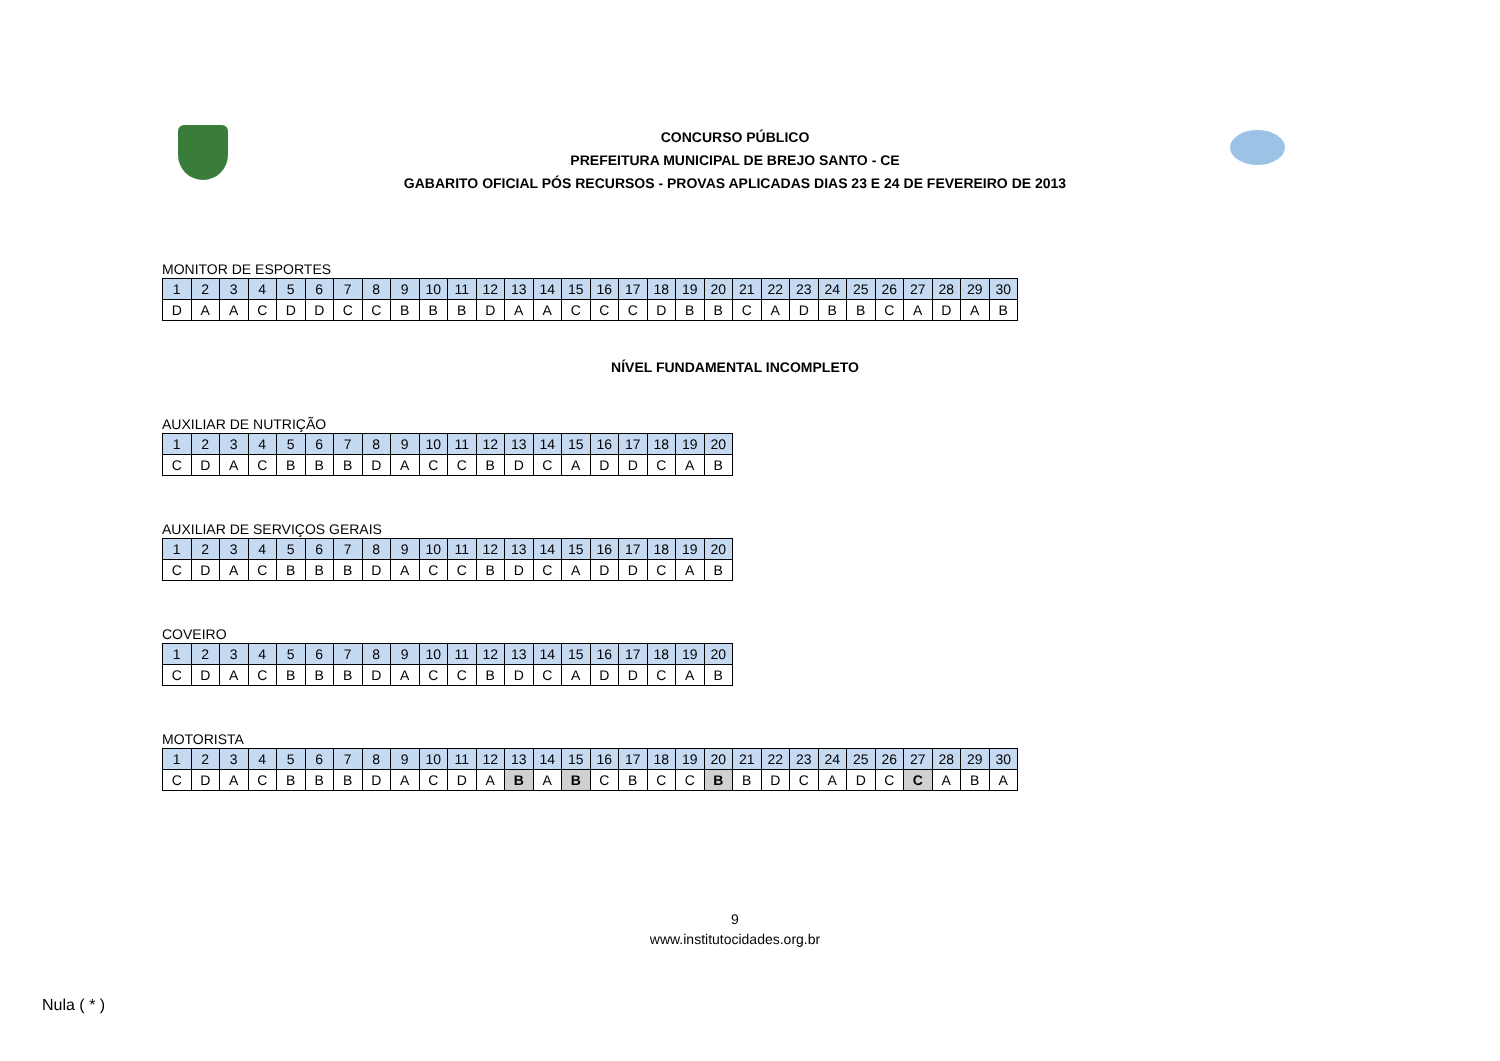CONCURSO PÚBLICO
PREFEITURA MUNICIPAL DE BREJO SANTO - CE
GABARITO OFICIAL PÓS RECURSOS - PROVAS APLICADAS DIAS 23 E 24 DE FEVEREIRO DE 2013
MONITOR DE ESPORTES
| 1 | 2 | 3 | 4 | 5 | 6 | 7 | 8 | 9 | 10 | 11 | 12 | 13 | 14 | 15 | 16 | 17 | 18 | 19 | 20 | 21 | 22 | 23 | 24 | 25 | 26 | 27 | 28 | 29 | 30 |
| D | A | A | C | D | D | C | C | B | B | B | D | A | A | C | C | C | D | B | B | C | A | D | B | B | C | A | D | A | B |
NÍVEL FUNDAMENTAL INCOMPLETO
AUXILIAR DE NUTRIÇÃO
| 1 | 2 | 3 | 4 | 5 | 6 | 7 | 8 | 9 | 10 | 11 | 12 | 13 | 14 | 15 | 16 | 17 | 18 | 19 | 20 |
| C | D | A | C | B | B | B | D | A | C | C | B | D | C | A | D | D | C | A | B |
AUXILIAR DE SERVIÇOS GERAIS
| 1 | 2 | 3 | 4 | 5 | 6 | 7 | 8 | 9 | 10 | 11 | 12 | 13 | 14 | 15 | 16 | 17 | 18 | 19 | 20 |
| C | D | A | C | B | B | B | D | A | C | C | B | D | C | A | D | D | C | A | B |
COVEIRO
| 1 | 2 | 3 | 4 | 5 | 6 | 7 | 8 | 9 | 10 | 11 | 12 | 13 | 14 | 15 | 16 | 17 | 18 | 19 | 20 |
| C | D | A | C | B | B | B | D | A | C | C | B | D | C | A | D | D | C | A | B |
MOTORISTA
| 1 | 2 | 3 | 4 | 5 | 6 | 7 | 8 | 9 | 10 | 11 | 12 | 13 | 14 | 15 | 16 | 17 | 18 | 19 | 20 | 21 | 22 | 23 | 24 | 25 | 26 | 27 | 28 | 29 | 30 |
| C | D | A | C | B | B | B | D | A | C | D | A | B | A | B | C | B | C | C | B | B | D | C | A | D | C | C | A | B | A |
9
www.institutocidades.org.br
Nula ( * )